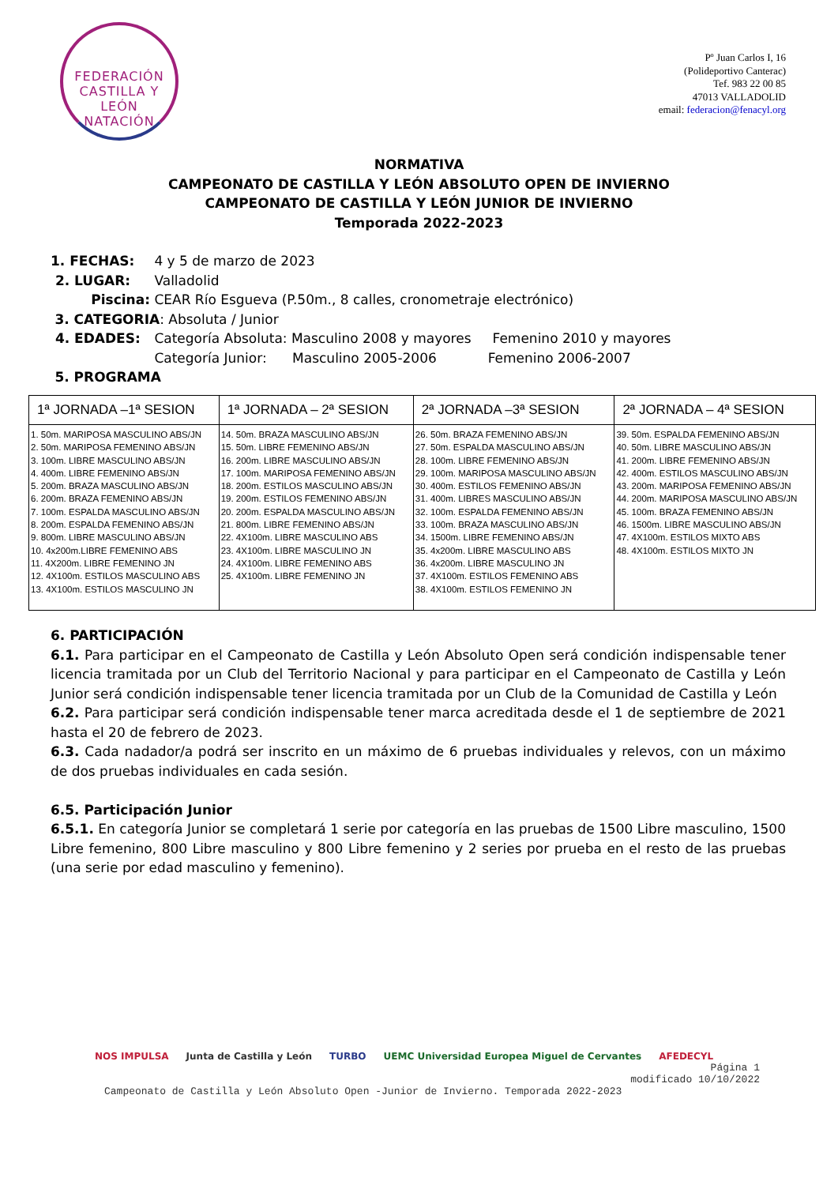FEDERACIÓN CASTILLA Y LEÓN
NATACIÓN
Pº Juan Carlos I, 16
(Polideportivo Canterac)
Tef. 983 22 00 85
47013 VALLADOLID
email: federacion@fenacyl.org
NORMATIVA
CAMPEONATO DE CASTILLA Y LEÓN ABSOLUTO OPEN DE INVIERNO
CAMPEONATO DE CASTILLA Y LEÓN JUNIOR DE INVIERNO
Temporada 2022-2023
1. FECHAS: 4 y 5 de marzo de 2023
2. LUGAR: Valladolid
Piscina: CEAR Río Esgueva (P.50m., 8 calles, cronometraje electrónico)
3. CATEGORIA: Absoluta / Junior
4. EDADES: Categoría Absoluta: Masculino 2008 y mayores Femenino 2010 y mayores
Categoría Junior: Masculino 2005-2006 Femenino 2006-2007
5. PROGRAMA
| 1ª JORNADA –1ª SESION | 1ª JORNADA – 2ª SESION | 2ª JORNADA –3ª SESION | 2ª JORNADA – 4ª SESION |
| --- | --- | --- | --- |
| 1. 50m. MARIPOSA MASCULINO ABS/JN 2. 50m. MARIPOSA FEMENINO ABS/JN 3. 100m. LIBRE MASCULINO ABS/JN 4. 400m. LIBRE FEMENINO ABS/JN 5. 200m. BRAZA MASCULINO ABS/JN 6. 200m. BRAZA FEMENINO ABS/JN 7. 100m. ESPALDA MASCULINO ABS/JN 8. 200m. ESPALDA FEMENINO ABS/JN 9. 800m. LIBRE MASCULINO ABS/JN 10. 4x200m.LIBRE FEMENINO ABS 11. 4X200m. LIBRE FEMENINO JN 12. 4X100m. ESTILOS MASCULINO ABS 13. 4X100m. ESTILOS MASCULINO JN | 14. 50m. BRAZA MASCULINO ABS/JN 15. 50m. LIBRE FEMENINO ABS/JN 16. 200m. LIBRE MASCULINO ABS/JN 17. 100m. MARIPOSA FEMENINO ABS/JN 18. 200m. ESTILOS MASCULINO ABS/JN 19. 200m. ESTILOS FEMENINO ABS/JN 20. 200m. ESPALDA MASCULINO ABS/JN 21. 800m. LIBRE FEMENINO ABS/JN 22. 4X100m. LIBRE MASCULINO ABS 23. 4X100m. LIBRE MASCULINO JN 24. 4X100m. LIBRE FEMENINO ABS 25. 4X100m. LIBRE FEMENINO JN | 26. 50m. BRAZA FEMENINO ABS/JN 27. 50m. ESPALDA MASCULINO ABS/JN 28. 100m. LIBRE FEMENINO ABS/JN 29. 100m. MARIPOSA MASCULINO ABS/JN 30. 400m. ESTILOS FEMENINO ABS/JN 31. 400m. LIBRES MASCULINO ABS/JN 32. 100m. ESPALDA FEMENINO ABS/JN 33. 100m. BRAZA MASCULINO ABS/JN 34. 1500m. LIBRE FEMENINO ABS/JN 35. 4x200m. LIBRE MASCULINO ABS 36. 4x200m. LIBRE MASCULINO JN 37. 4X100m. ESTILOS FEMENINO ABS 38. 4X100m. ESTILOS FEMENINO JN | 39. 50m. ESPALDA FEMENINO ABS/JN 40. 50m. LIBRE MASCULINO ABS/JN 41. 200m. LIBRE FEMENINO ABS/JN 42. 400m. ESTILOS MASCULINO ABS/JN 43. 200m. MARIPOSA FEMENINO ABS/JN 44. 200m. MARIPOSA MASCULINO ABS/JN 45. 100m. BRAZA FEMENINO ABS/JN 46. 1500m. LIBRE MASCULINO ABS/JN 47. 4X100m. ESTILOS MIXTO ABS 48. 4X100m. ESTILOS MIXTO JN |
6. PARTICIPACIÓN
6.1. Para participar en el Campeonato de Castilla y León Absoluto Open será condición indispensable tener licencia tramitada por un Club del Territorio Nacional y para participar en el Campeonato de Castilla y León Junior será condición indispensable tener licencia tramitada por un Club de la Comunidad de Castilla y León
6.2. Para participar será condición indispensable tener marca acreditada desde el 1 de septiembre de 2021 hasta el 20 de febrero de 2023.
6.3. Cada nadador/a podrá ser inscrito en un máximo de 6 pruebas individuales y relevos, con un máximo de dos pruebas individuales en cada sesión.
6.5. Participación Junior
6.5.1. En categoría Junior se completará 1 serie por categoría en las pruebas de 1500 Libre masculino, 1500 Libre femenino, 800 Libre masculino y 800 Libre femenino y 2 series por prueba en el resto de las pruebas (una serie por edad masculino y femenino).
NOS IMPULSA Junta de Castilla y León TURBO UEMC Universidad Europea Miguel de Cervantes AFEDECYL
Página 1
modificado 10/10/2022
Campeonato de Castilla y León Absoluto Open -Junior de Invierno. Temporada 2022-2023